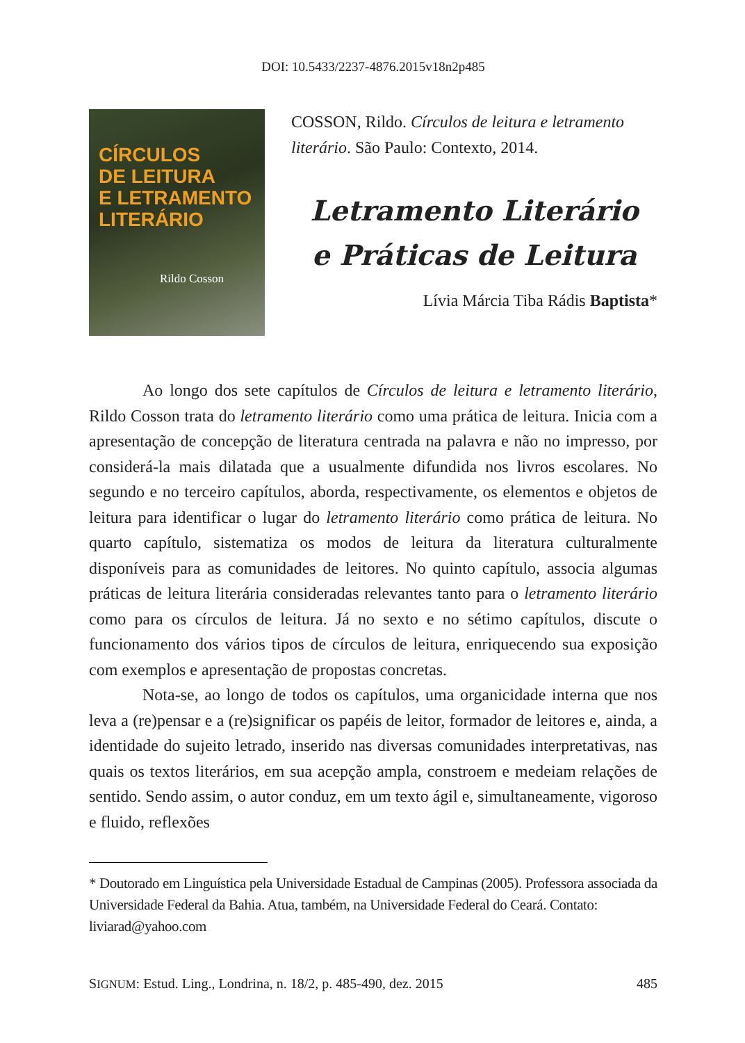DOI: 10.5433/2237-4876.2015v18n2p485
CÍRCULOS
DE LEITURA
E LETRAMENTO
LITERÁRIO
Rildo Cosson
COSSON, Rildo. Círculos de leitura e letramento literário. São Paulo: Contexto, 2014.
Letramento Literário
e Práticas de Leitura
Lívia Márcia Tiba Rádis Baptista*
Ao longo dos sete capítulos de Círculos de leitura e letramento literário, Rildo Cosson trata do letramento literário como uma prática de leitura. Inicia com a apresentação de concepção de literatura centrada na palavra e não no impresso, por considerá-la mais dilatada que a usualmente difundida nos livros escolares. No segundo e no terceiro capítulos, aborda, respectivamente, os elementos e objetos de leitura para identificar o lugar do letramento literário como prática de leitura. No quarto capítulo, sistematiza os modos de leitura da literatura culturalmente disponíveis para as comunidades de leitores. No quinto capítulo, associa algumas práticas de leitura literária consideradas relevantes tanto para o letramento literário como para os círculos de leitura. Já no sexto e no sétimo capítulos, discute o funcionamento dos vários tipos de círculos de leitura, enriquecendo sua exposição com exemplos e apresentação de propostas concretas.
Nota-se, ao longo de todos os capítulos, uma organicidade interna que nos leva a (re)pensar e a (re)significar os papéis de leitor, formador de leitores e, ainda, a identidade do sujeito letrado, inserido nas diversas comunidades interpretativas, nas quais os textos literários, em sua acepção ampla, constroem e medeiam relações de sentido. Sendo assim, o autor conduz, em um texto ágil e, simultaneamente, vigoroso e fluido, reflexões
* Doutorado em Linguística pela Universidade Estadual de Campinas (2005). Professora associada da Universidade Federal da Bahia. Atua, também, na Universidade Federal do Ceará. Contato: liviarad@yahoo.com
SIGNUM: Estud. Ling., Londrina, n. 18/2, p. 485-490, dez. 2015 485